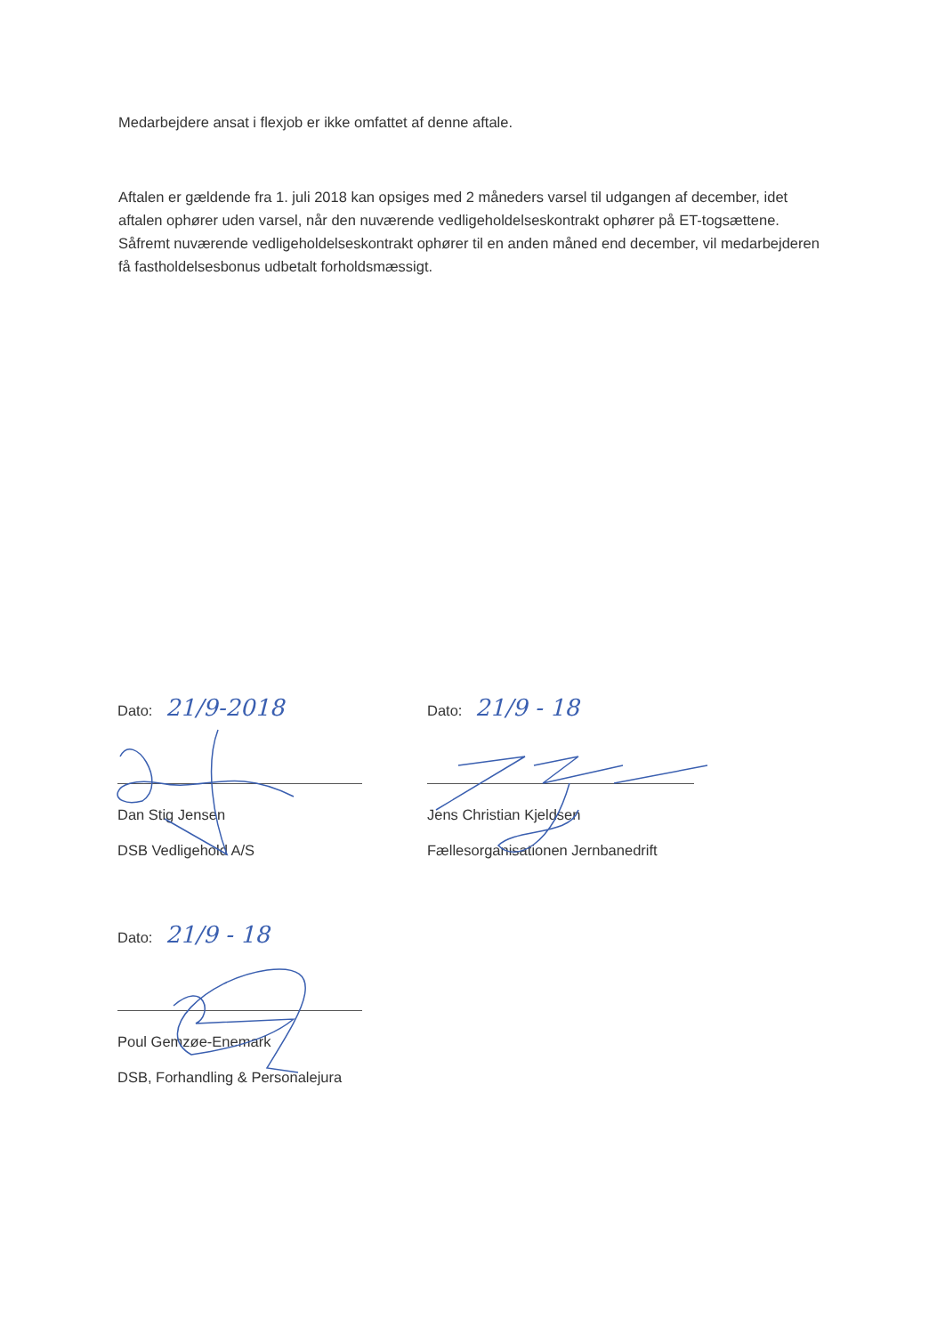Medarbejdere ansat i flexjob er ikke omfattet af denne aftale.
Aftalen er gældende fra 1. juli 2018 kan opsiges med 2 måneders varsel til udgangen af december, idet aftalen ophører uden varsel, når den nuværende vedligeholdelseskontrakt ophører på ET-togsættene. Såfremt nuværende vedligeholdelseskontrakt ophører til en anden måned end december, vil medarbejderen få fastholdelsesbonus udbetalt forholdsmæssigt.
Dato: 21/9-2018
Dan Stig Jensen
DSB Vedligehold A/S
Dato: 21/9 - 18
Jens Christian Kjeldsen
Fællesorganisationen Jernbanedrift
Dato: 21/9 - 18
Poul Gemzøe-Enemark
DSB, Forhandling & Personalejura